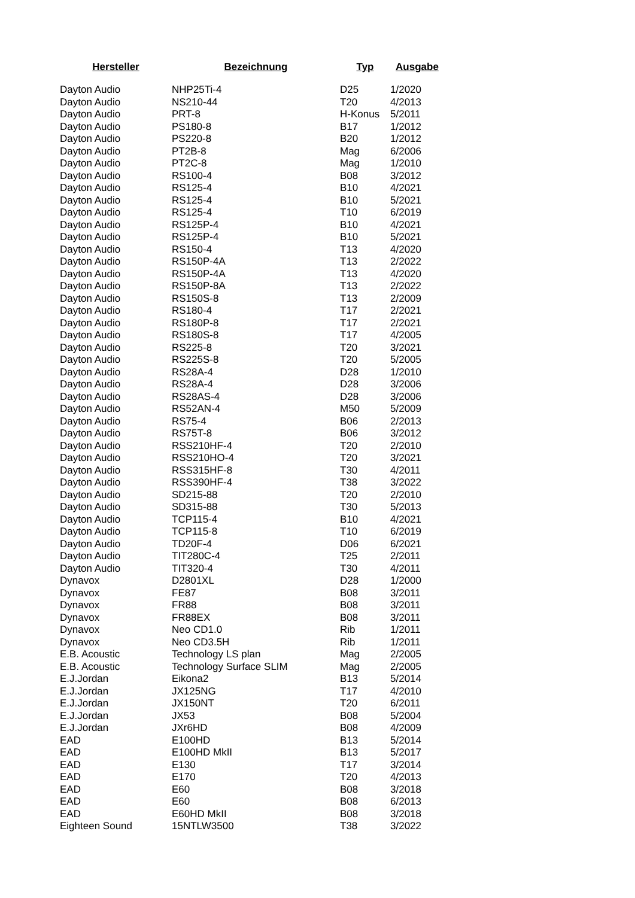| Hersteller | Bezeichnung | Typ | Ausgabe |
| --- | --- | --- | --- |
| Dayton Audio | NHP25Ti-4 | D25 | 1/2020 |
| Dayton Audio | NS210-44 | T20 | 4/2013 |
| Dayton Audio | PRT-8 | H-Konus | 5/2011 |
| Dayton Audio | PS180-8 | B17 | 1/2012 |
| Dayton Audio | PS220-8 | B20 | 1/2012 |
| Dayton Audio | PT2B-8 | Mag | 6/2006 |
| Dayton Audio | PT2C-8 | Mag | 1/2010 |
| Dayton Audio | RS100-4 | B08 | 3/2012 |
| Dayton Audio | RS125-4 | B10 | 4/2021 |
| Dayton Audio | RS125-4 | B10 | 5/2021 |
| Dayton Audio | RS125-4 | T10 | 6/2019 |
| Dayton Audio | RS125P-4 | B10 | 4/2021 |
| Dayton Audio | RS125P-4 | B10 | 5/2021 |
| Dayton Audio | RS150-4 | T13 | 4/2020 |
| Dayton Audio | RS150P-4A | T13 | 2/2022 |
| Dayton Audio | RS150P-4A | T13 | 4/2020 |
| Dayton Audio | RS150P-8A | T13 | 2/2022 |
| Dayton Audio | RS150S-8 | T13 | 2/2009 |
| Dayton Audio | RS180-4 | T17 | 2/2021 |
| Dayton Audio | RS180P-8 | T17 | 2/2021 |
| Dayton Audio | RS180S-8 | T17 | 4/2005 |
| Dayton Audio | RS225-8 | T20 | 3/2021 |
| Dayton Audio | RS225S-8 | T20 | 5/2005 |
| Dayton Audio | RS28A-4 | D28 | 1/2010 |
| Dayton Audio | RS28A-4 | D28 | 3/2006 |
| Dayton Audio | RS28AS-4 | D28 | 3/2006 |
| Dayton Audio | RS52AN-4 | M50 | 5/2009 |
| Dayton Audio | RS75-4 | B06 | 2/2013 |
| Dayton Audio | RS75T-8 | B06 | 3/2012 |
| Dayton Audio | RSS210HF-4 | T20 | 2/2010 |
| Dayton Audio | RSS210HO-4 | T20 | 3/2021 |
| Dayton Audio | RSS315HF-8 | T30 | 4/2011 |
| Dayton Audio | RSS390HF-4 | T38 | 3/2022 |
| Dayton Audio | SD215-88 | T20 | 2/2010 |
| Dayton Audio | SD315-88 | T30 | 5/2013 |
| Dayton Audio | TCP115-4 | B10 | 4/2021 |
| Dayton Audio | TCP115-8 | T10 | 6/2019 |
| Dayton Audio | TD20F-4 | D06 | 6/2021 |
| Dayton Audio | TIT280C-4 | T25 | 2/2011 |
| Dayton Audio | TIT320-4 | T30 | 4/2011 |
| Dynavox | D2801XL | D28 | 1/2000 |
| Dynavox | FE87 | B08 | 3/2011 |
| Dynavox | FR88 | B08 | 3/2011 |
| Dynavox | FR88EX | B08 | 3/2011 |
| Dynavox | Neo CD1.0 | Rib | 1/2011 |
| Dynavox | Neo CD3.5H | Rib | 1/2011 |
| E.B. Acoustic | Technology LS plan | Mag | 2/2005 |
| E.B. Acoustic | Technology Surface SLIM | Mag | 2/2005 |
| E.J.Jordan | Eikona2 | B13 | 5/2014 |
| E.J.Jordan | JX125NG | T17 | 4/2010 |
| E.J.Jordan | JX150NT | T20 | 6/2011 |
| E.J.Jordan | JX53 | B08 | 5/2004 |
| E.J.Jordan | JXr6HD | B08 | 4/2009 |
| EAD | E100HD | B13 | 5/2014 |
| EAD | E100HD MkII | B13 | 5/2017 |
| EAD | E130 | T17 | 3/2014 |
| EAD | E170 | T20 | 4/2013 |
| EAD | E60 | B08 | 3/2018 |
| EAD | E60 | B08 | 6/2013 |
| EAD | E60HD MkII | B08 | 3/2018 |
| Eighteen Sound | 15NTLW3500 | T38 | 3/2022 |